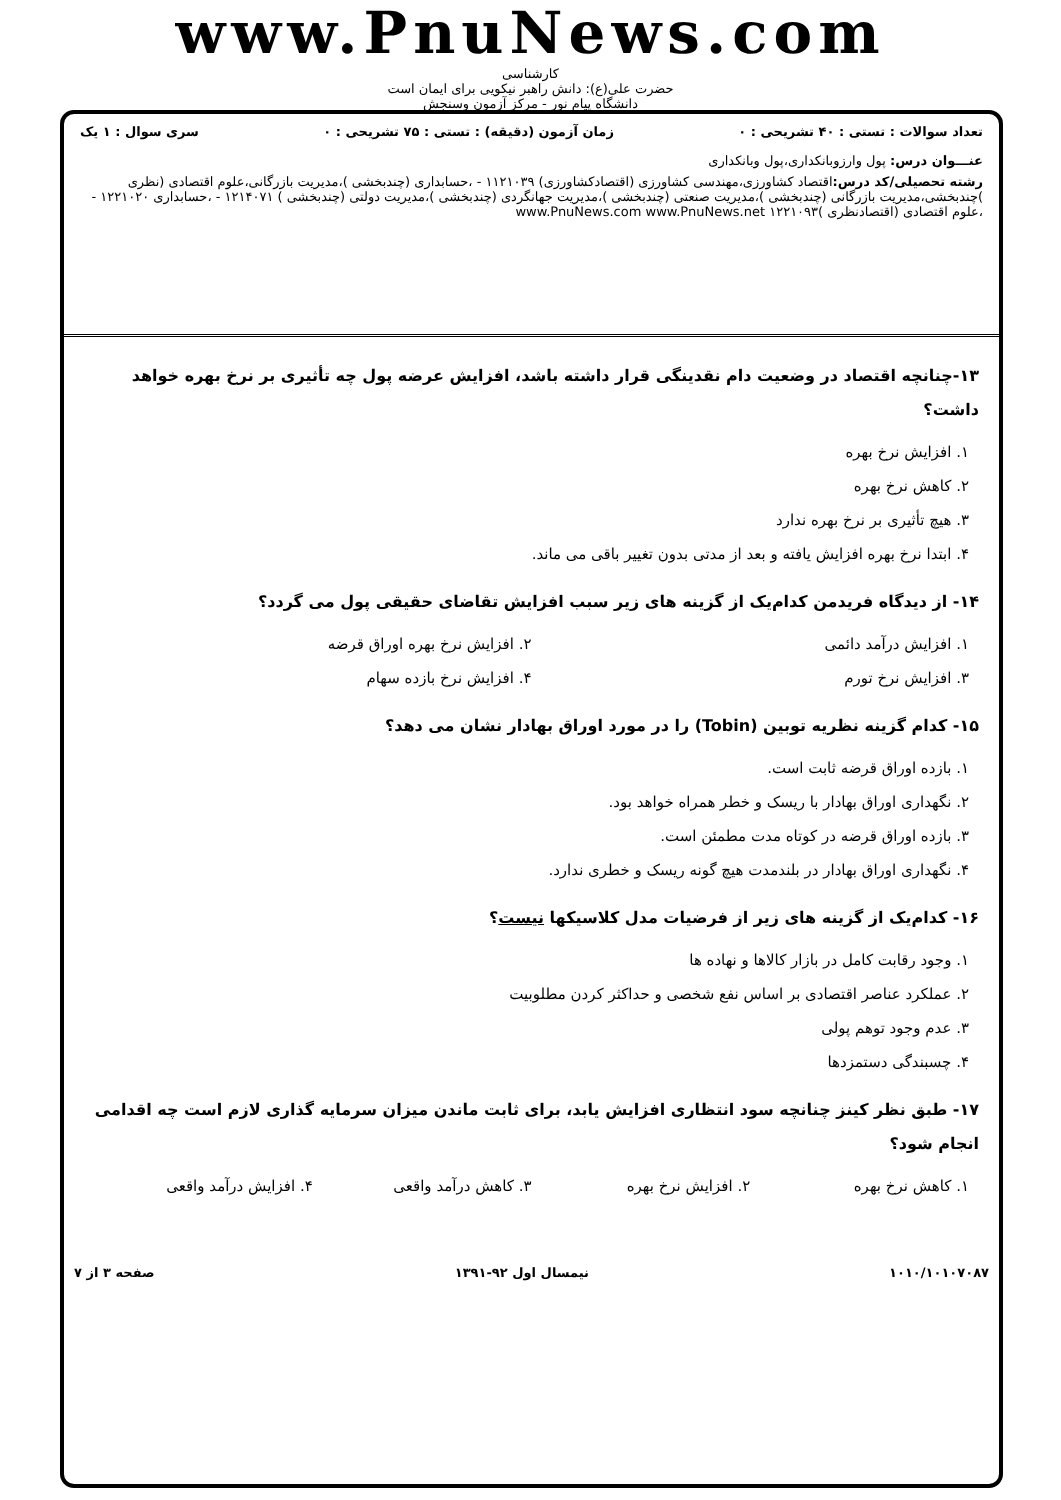www.PnuNews.com
کارشناسی
حضرت علی(ع): دانش راهبر نیکویی برای ایمان است
دانشگاه پیام نور - مرکز آزمون وسنجش
تعداد سوالات : تستی : ۴۰ تشریحی : ۰ زمان آزمون (دقیقه) : تستی : ۷۵ تشریحی : ۰ سری سوال : ۱ یک
عنـــوان درس: پول وارزوبانکداری،پول وبانکداری
رشته تحصیلی/کد درس: اقتصاد کشاورزی،مهندسی کشاورزی (اقتصادکشاورزی) ۱۱۲۱۰۳۹ - ،حسابداری (چندبخشی )،مدیریت بازرگانی،علوم اقتصادی (نظری )چندبخشی،مدیریت بازرگانی (چندبخشی )،مدیریت صنعتی (چندبخشی )،مدیریت جهانگردی (چندبخشی )،مدیریت دولتی (چندبخشی ) ۱۲۱۴۰۷۱ - ،حسابداری ۱۲۲۱۰۲۰ - ،علوم اقتصادی (اقتصادنظری )۱۲۲۱۰۹۳ www.PnuNews.com www.PnuNews.net
۱۳-چنانچه اقتصاد در وضعیت دام نقدینگی قرار داشته باشد، افزایش عرضه پول چه تأثیری بر نرخ بهره خواهد داشت؟
۱. افزایش نرخ بهره
۲. کاهش نرخ بهره
۳. هیچ تأثیری بر نرخ بهره ندارد
۴. ابتدا نرخ بهره افزایش یافته و بعد از مدتی بدون تغییر باقی می ماند.
۱۴- از دیدگاه فریدمن کدام‌یک از گزینه های زیر سبب افزایش تقاضای حقیقی پول می گردد؟
۱. افزایش درآمد دائمی ۲. افزایش نرخ بهره اوراق قرضه
۳. افزایش نرخ تورم ۴. افزایش نرخ بازده سهام
۱۵- کدام گزینه نظریه توبین (Tobin) را در مورد اوراق بهادار نشان می دهد؟
۱. بازده اوراق قرضه ثابت است.
۲. نگهداری اوراق بهادار با ریسک و خطر همراه خواهد بود.
۳. بازده اوراق قرضه در کوتاه مدت مطمئن است.
۴. نگهداری اوراق بهادار در بلندمدت هیچ گونه ریسک و خطری ندارد.
۱۶- کدام‌یک از گزینه های زیر از فرضیات مدل کلاسیکها نیست؟
۱. وجود رقابت کامل در بازار کالاها و نهاده ها
۲. عملکرد عناصر اقتصادی بر اساس نفع شخصی و حداکثر کردن مطلوبیت
۳. عدم وجود توهم پولی
۴. چسبندگی دستمزدها
۱۷- طبق نظر کینز چنانچه سود انتظاری افزایش یابد، برای ثابت ماندن میزان سرمایه گذاری لازم است چه اقدامی انجام شود؟
۱. کاهش نرخ بهره ۲. افزایش نرخ بهره ۳. کاهش درآمد واقعی ۴. افزایش درآمد واقعی
۱۰۱۰/۱۰۱۰۷۰۸۷ نیمسال اول ۹۲-۱۳۹۱ صفحه ۳ از ۷